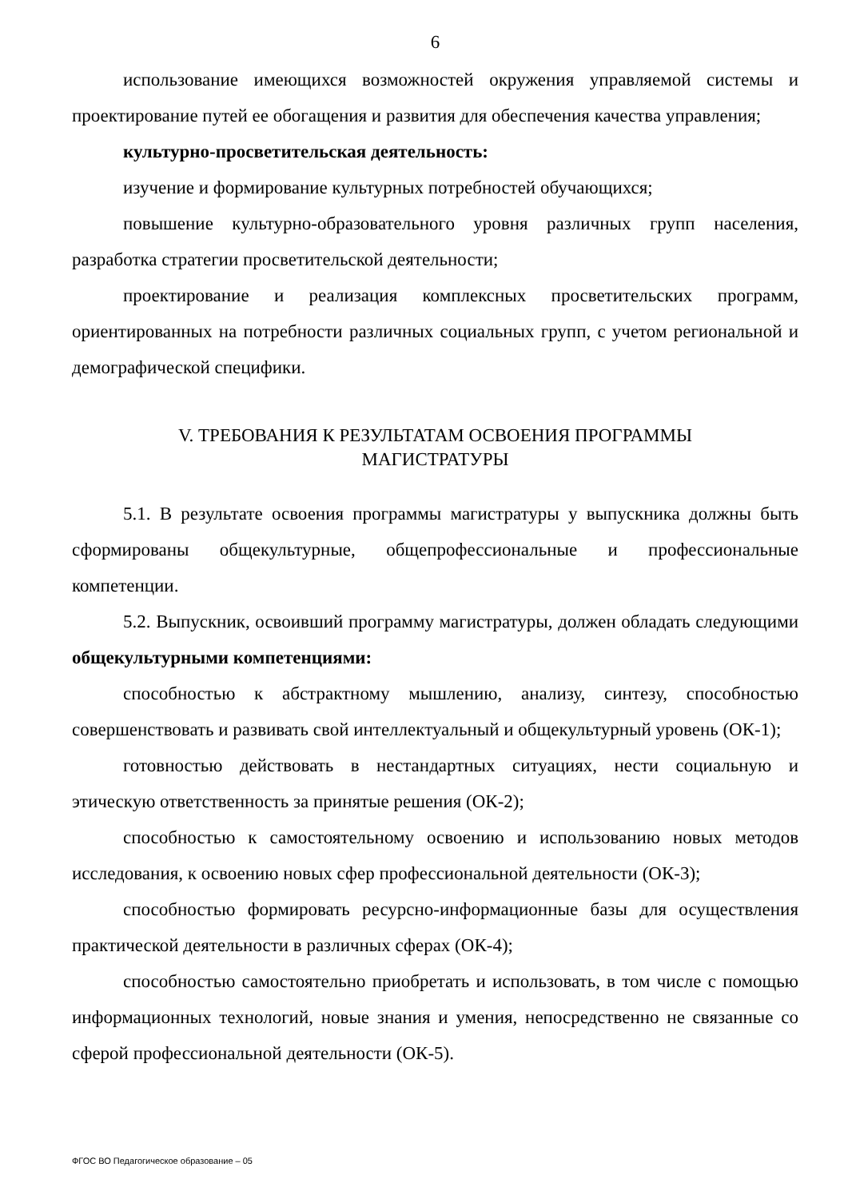6
использование имеющихся возможностей окружения управляемой системы и проектирование путей ее обогащения и развития для обеспечения качества управления;
культурно-просветительская деятельность:
изучение и формирование культурных потребностей обучающихся;
повышение культурно-образовательного уровня различных групп населения, разработка стратегии просветительской деятельности;
проектирование и реализация комплексных просветительских программ, ориентированных на потребности различных социальных групп, с учетом региональной и демографической специфики.
V. ТРЕБОВАНИЯ К РЕЗУЛЬТАТАМ ОСВОЕНИЯ ПРОГРАММЫ
МАГИСТРАТУРЫ
5.1. В результате освоения программы магистратуры у выпускника должны быть сформированы общекультурные, общепрофессиональные и профессиональные компетенции.
5.2. Выпускник, освоивший программу магистратуры, должен обладать следующими общекультурными компетенциями:
способностью к абстрактному мышлению, анализу, синтезу, способностью совершенствовать и развивать свой интеллектуальный и общекультурный уровень (ОК-1);
готовностью действовать в нестандартных ситуациях, нести социальную и этическую ответственность за принятые решения (ОК-2);
способностью к самостоятельному освоению и использованию новых методов исследования, к освоению новых сфер профессиональной деятельности (ОК-3);
способностью формировать ресурсно-информационные базы для осуществления практической деятельности в различных сферах (ОК-4);
способностью самостоятельно приобретать и использовать, в том числе с помощью информационных технологий, новые знания и умения, непосредственно не связанные со сферой профессиональной деятельности (ОК-5).
ФГОС ВО Педагогическое образование – 05